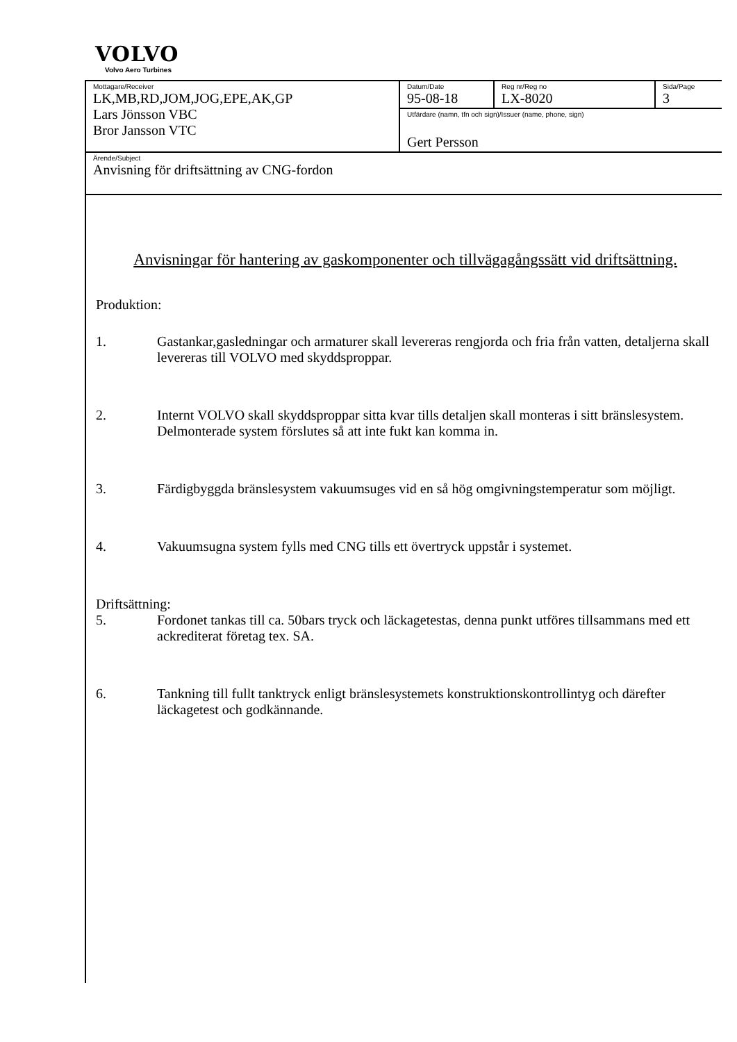VOLVO
Volvo Aero Turbines
| Mottagare/Receiver LK,MB,RD,JOM,JOG,EPE,AK,GP Lars Jönsson VBC Bror Jansson VTC | Datum/Date 95-08-18 | Reg nr/Reg no LX-8020 | Sida/Page 3 |
| | Utfärdare (namn, tfn och sign)/Issuer (name, phone, sign) Gert Persson | | |
| Ärende/Subject Anvisning för driftsättning av CNG-fordon | | | |
Anvisningar för hantering av gaskomponenter och tillvägagångssätt vid driftsättning.
Produktion:
1. Gastankar,gasledningar och armaturer skall levereras rengjorda och fria från vatten, detaljerna skall levereras till VOLVO med skyddsproppar.
2. Internt VOLVO skall skyddsproppar sitta kvar tills detaljen skall monteras i sitt bränslesystem. Delmonterade system förslutes så att inte fukt kan komma in.
3. Färdigbyggda bränslesystem vakuumsuges vid en så hög omgivningstemperatur som möjligt.
4. Vakuumsugna system fylls med CNG tills ett övertryck uppstår i systemet.
Driftsättning:
5. Fordonet tankas till ca. 50bars tryck och läckagetestas, denna punkt utföres tillsammans med ett ackrediterat företag tex. SA.
6. Tankning till fullt tanktryck enligt bränslesystemets konstruktionskontrollintyg och därefter läckagetest och godkännande.